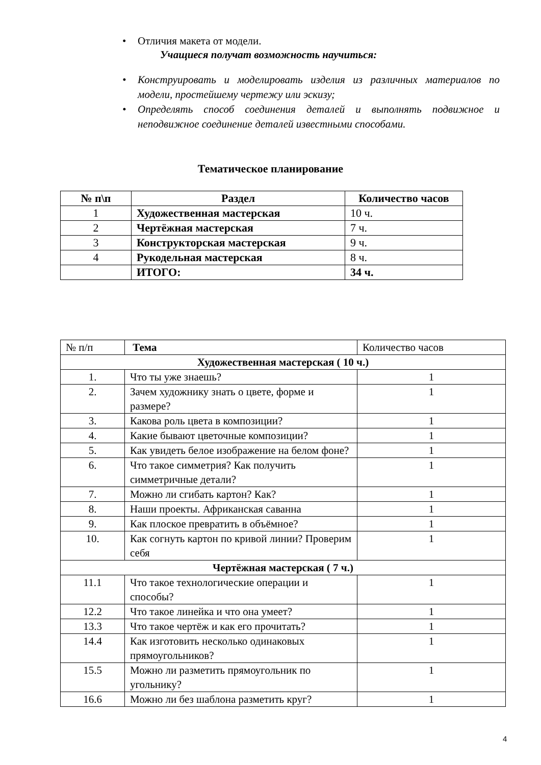• Отличия макета от модели.
Учащиеся получат возможность научиться:
• Конструировать и моделировать изделия из различных материалов по модели, простейшему чертежу или эскизу;
• Определять способ соединения деталей и выполнять подвижное и неподвижное соединение деталей известными способами.
Тематическое планирование
| № п\п | Раздел | Количество часов |
| --- | --- | --- |
| 1 | Художественная мастерская | 10 ч. |
| 2 | Чертёжная мастерская | 7 ч. |
| 3 | Конструкторская мастерская | 9 ч. |
| 4 | Рукодельная мастерская | 8 ч. |
| | ИТОГО: | 34 ч. |
| № п/п | Тема | Количество часов |
| Художественная мастерская ( 10 ч.) | | |
| 1. | Что ты уже знаешь? | 1 |
| 2. | Зачем художнику знать о цвете, форме и размере? | 1 |
| 3. | Какова роль цвета в композиции? | 1 |
| 4. | Какие бывают цветочные композиции? | 1 |
| 5. | Как увидеть белое изображение на белом фоне? | 1 |
| 6. | Что такое симметрия? Как получить симметричные детали? | 1 |
| 7. | Можно ли сгибать картон? Как? | 1 |
| 8. | Наши проекты. Африканская саванна | 1 |
| 9. | Как плоское превратить в объёмное? | 1 |
| 10. | Как согнуть картон по кривой линии? Проверим себя | 1 |
| Чертёжная мастерская ( 7 ч.) | | |
| 11.1 | Что такое технологические операции и способы? | 1 |
| 12.2 | Что такое линейка и что она умеет? | 1 |
| 13.3 | Что такое чертёж и как его прочитать? | 1 |
| 14.4 | Как изготовить несколько одинаковых прямоугольников? | 1 |
| 15.5 | Можно ли разметить прямоугольник по угольнику? | 1 |
| 16.6 | Можно ли без шаблона разметить круг? | 1 |
4